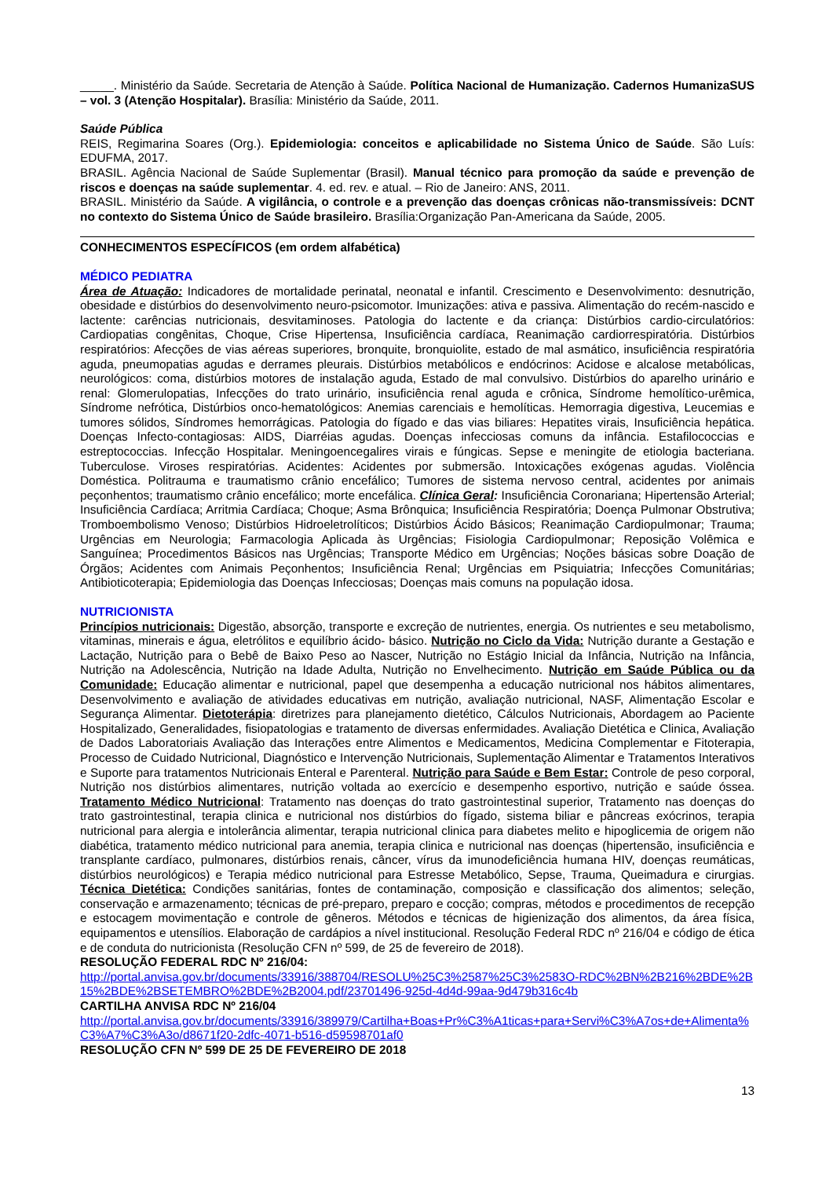_____. Ministério da Saúde. Secretaria de Atenção à Saúde. Política Nacional de Humanização. Cadernos HumanizaSUS – vol. 3 (Atenção Hospitalar). Brasília: Ministério da Saúde, 2011.
Saúde Pública
REIS, Regimarina Soares (Org.). Epidemiologia: conceitos e aplicabilidade no Sistema Único de Saúde. São Luís: EDUFMA, 2017.
BRASIL. Agência Nacional de Saúde Suplementar (Brasil). Manual técnico para promoção da saúde e prevenção de riscos e doenças na saúde suplementar. 4. ed. rev. e atual. – Rio de Janeiro: ANS, 2011.
BRASIL. Ministério da Saúde. A vigilância, o controle e a prevenção das doenças crônicas não-transmissíveis: DCNT no contexto do Sistema Único de Saúde brasileiro. Brasília:Organização Pan-Americana da Saúde, 2005.
CONHECIMENTOS ESPECÍFICOS (em ordem alfabética)
MÉDICO PEDIATRA
Área de Atuação: Indicadores de mortalidade perinatal, neonatal e infantil. Crescimento e Desenvolvimento: desnutrição, obesidade e distúrbios do desenvolvimento neuro-psicomotor. Imunizações: ativa e passiva. Alimentação do recém-nascido e lactente: carências nutricionais, desvitaminoses. Patologia do lactente e da criança: Distúrbios cardio-circulatórios: Cardiopatias congênitas, Choque, Crise Hipertensa, Insuficiência cardíaca, Reanimação cardiorrespiratória. Distúrbios respiratórios: Afecções de vias aéreas superiores, bronquite, bronquiolite, estado de mal asmático, insuficiência respiratória aguda, pneumopatias agudas e derrames pleurais. Distúrbios metabólicos e endócrinos: Acidose e alcalose metabólicas, neurológicos: coma, distúrbios motores de instalação aguda, Estado de mal convulsivo. Distúrbios do aparelho urinário e renal: Glomerulopatias, Infecções do trato urinário, insuficiência renal aguda e crônica, Síndrome hemolítico-urêmica, Síndrome nefrótica, Distúrbios onco-hematológicos: Anemias carenciais e hemolíticas. Hemorragia digestiva, Leucemias e tumores sólidos, Síndromes hemorrágicas. Patologia do fígado e das vias biliares: Hepatites virais, Insuficiência hepática. Doenças Infecto-contagiosas: AIDS, Diarréias agudas. Doenças infecciosas comuns da infância. Estafilococcias e estreptococcias. Infecção Hospitalar. Meningoencegalires virais e fúngicas. Sepse e meningite de etiologia bacteriana. Tuberculose. Viroses respiratórias. Acidentes: Acidentes por submersão. Intoxicações exógenas agudas. Violência Doméstica. Politrauma e traumatismo crânio encefálico; Tumores de sistema nervoso central, acidentes por animais peçonhentos; traumatismo crânio encefálico; morte encefálica. Clínica Geral: Insuficiência Coronariana; Hipertensão Arterial; Insuficiência Cardíaca; Arritmia Cardíaca; Choque; Asma Brônquica; Insuficiência Respiratória; Doença Pulmonar Obstrutiva; Tromboembolismo Venoso; Distúrbios Hidroeletrolíticos; Distúrbios Ácido Básicos; Reanimação Cardiopulmonar; Trauma; Urgências em Neurologia; Farmacologia Aplicada às Urgências; Fisiologia Cardiopulmonar; Reposição Volêmica e Sanguínea; Procedimentos Básicos nas Urgências; Transporte Médico em Urgências; Noções básicas sobre Doação de Órgãos; Acidentes com Animais Peçonhentos; Insuficiência Renal; Urgências em Psiquiatria; Infecções Comunitárias; Antibioticoterapia; Epidemiologia das Doenças Infecciosas; Doenças mais comuns na população idosa.
NUTRICIONISTA
Princípios nutricionais: Digestão, absorção, transporte e excreção de nutrientes, energia. Os nutrientes e seu metabolismo, vitaminas, minerais e água, eletrólitos e equilíbrio ácido- básico. Nutrição no Ciclo da Vida: Nutrição durante a Gestação e Lactação, Nutrição para o Bebê de Baixo Peso ao Nascer, Nutrição no Estágio Inicial da Infância, Nutrição na Infância, Nutrição na Adolescência, Nutrição na Idade Adulta, Nutrição no Envelhecimento. Nutrição em Saúde Pública ou da Comunidade: Educação alimentar e nutricional, papel que desempenha a educação nutricional nos hábitos alimentares, Desenvolvimento e avaliação de atividades educativas em nutrição, avaliação nutricional, NASF, Alimentação Escolar e Segurança Alimentar. Dietoterápia: diretrizes para planejamento dietético, Cálculos Nutricionais, Abordagem ao Paciente Hospitalizado, Generalidades, fisiopatologias e tratamento de diversas enfermidades. Avaliação Dietética e Clinica, Avaliação de Dados Laboratoriais Avaliação das Interações entre Alimentos e Medicamentos, Medicina Complementar e Fitoterapia, Processo de Cuidado Nutricional, Diagnóstico e Intervenção Nutricionais, Suplementação Alimentar e Tratamentos Interativos e Suporte para tratamentos Nutricionais Enteral e Parenteral. Nutrição para Saúde e Bem Estar: Controle de peso corporal, Nutrição nos distúrbios alimentares, nutrição voltada ao exercício e desempenho esportivo, nutrição e saúde óssea. Tratamento Médico Nutricional: Tratamento nas doenças do trato gastrointestinal superior, Tratamento nas doenças do trato gastrointestinal, terapia clinica e nutricional nos distúrbios do fígado, sistema biliar e pâncreas exócrinos, terapia nutricional para alergia e intolerância alimentar, terapia nutricional clinica para diabetes melito e hipoglicemia de origem não diabética, tratamento médico nutricional para anemia, terapia clinica e nutricional nas doenças (hipertensão, insuficiência e transplante cardíaco, pulmonares, distúrbios renais, câncer, vírus da imunodeficiência humana HIV, doenças reumáticas, distúrbios neurológicos) e Terapia médico nutricional para Estresse Metabólico, Sepse, Trauma, Queimadura e cirurgias. Técnica Dietética: Condições sanitárias, fontes de contaminação, composição e classificação dos alimentos; seleção, conservação e armazenamento; técnicas de pré-preparo, preparo e cocção; compras, métodos e procedimentos de recepção e estocagem movimentação e controle de gêneros. Métodos e técnicas de higienização dos alimentos, da área física, equipamentos e utensílios. Elaboração de cardápios a nível institucional. Resolução Federal RDC nº 216/04 e código de ética e de conduta do nutricionista (Resolução CFN nº 599, de 25 de fevereiro de 2018).
RESOLUÇÃO FEDERAL RDC Nº 216/04:
http://portal.anvisa.gov.br/documents/33916/388704/RESOLU%25C3%2587%25C3%2583O-RDC%2BN%2B216%2BDE%2B15%2BDE%2BSETEMBRO%2BDE%2B2004.pdf/23701496-925d-4d4d-99aa-9d479b316c4b
CARTILHA ANVISA RDC Nº 216/04
http://portal.anvisa.gov.br/documents/33916/389979/Cartilha+Boas+Pr%C3%A1ticas+para+Servi%C3%A7os+de+Alimenta%C3%A7%C3%A3o/d8671f20-2dfc-4071-b516-d59598701af0
RESOLUÇÃO CFN Nº 599 DE 25 DE FEVEREIRO DE 2018
13